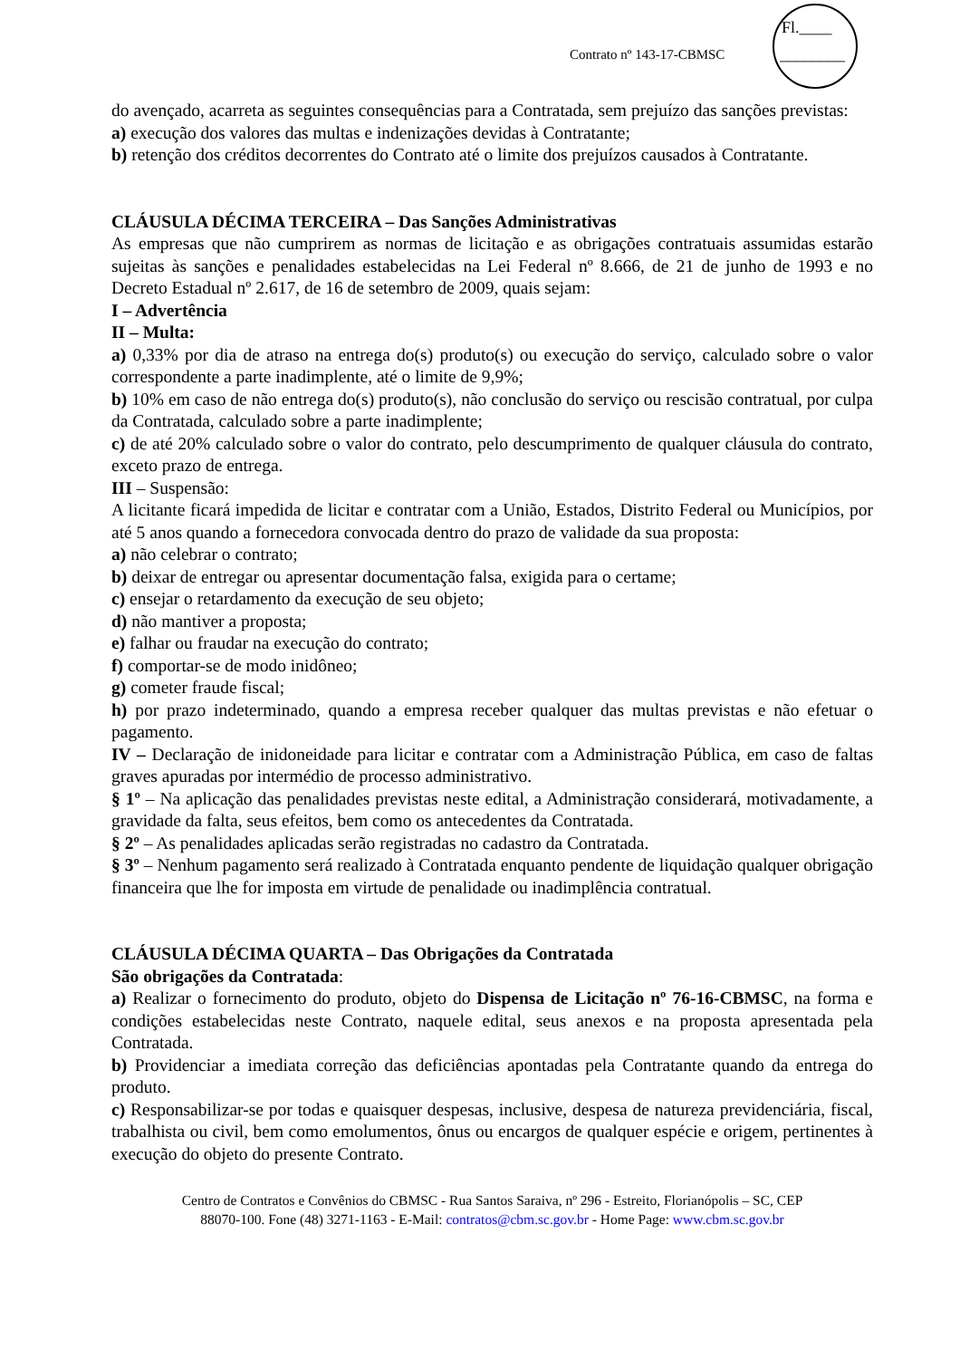Contrato nº 143-17-CBMSC
Fl.____
________
do avençado, acarreta as seguintes consequências para a Contratada, sem prejuízo das sanções previstas:
a) execução dos valores das multas e indenizações devidas à Contratante;
b) retenção dos créditos decorrentes do Contrato até o limite dos prejuízos causados à Contratante.
CLÁUSULA DÉCIMA TERCEIRA – Das Sanções Administrativas
As empresas que não cumprirem as normas de licitação e as obrigações contratuais assumidas estarão sujeitas às sanções e penalidades estabelecidas na Lei Federal nº 8.666, de 21 de junho de 1993 e no Decreto Estadual nº 2.617, de 16 de setembro de 2009, quais sejam:
I – Advertência
II – Multa:
a) 0,33% por dia de atraso na entrega do(s) produto(s) ou execução do serviço, calculado sobre o valor correspondente a parte inadimplente, até o limite de 9,9%;
b) 10% em caso de não entrega do(s) produto(s), não conclusão do serviço ou rescisão contratual, por culpa da Contratada, calculado sobre a parte inadimplente;
c) de até 20% calculado sobre o valor do contrato, pelo descumprimento de qualquer cláusula do contrato, exceto prazo de entrega.
III – Suspensão:
A licitante ficará impedida de licitar e contratar com a União, Estados, Distrito Federal ou Municípios, por até 5 anos quando a fornecedora convocada dentro do prazo de validade da sua proposta:
a) não celebrar o contrato;
b) deixar de entregar ou apresentar documentação falsa, exigida para o certame;
c) ensejar o retardamento da execução de seu objeto;
d) não mantiver a proposta;
e) falhar ou fraudar na execução do contrato;
f) comportar-se de modo inidôneo;
g) cometer fraude fiscal;
h) por prazo indeterminado, quando a empresa receber qualquer das multas previstas e não efetuar o pagamento.
IV – Declaração de inidoneidade para licitar e contratar com a Administração Pública, em caso de faltas graves apuradas por intermédio de processo administrativo.
§ 1º – Na aplicação das penalidades previstas neste edital, a Administração considerará, motivadamente, a gravidade da falta, seus efeitos, bem como os antecedentes da Contratada.
§ 2º – As penalidades aplicadas serão registradas no cadastro da Contratada.
§ 3º – Nenhum pagamento será realizado à Contratada enquanto pendente de liquidação qualquer obrigação financeira que lhe for imposta em virtude de penalidade ou inadimplência contratual.
CLÁUSULA DÉCIMA QUARTA – Das Obrigações da Contratada
São obrigações da Contratada:
a) Realizar o fornecimento do produto, objeto do Dispensa de Licitação nº 76-16-CBMSC, na forma e condições estabelecidas neste Contrato, naquele edital, seus anexos e na proposta apresentada pela Contratada.
b) Providenciar a imediata correção das deficiências apontadas pela Contratante quando da entrega do produto.
c) Responsabilizar-se por todas e quaisquer despesas, inclusive, despesa de natureza previdenciária, fiscal, trabalhista ou civil, bem como emolumentos, ônus ou encargos de qualquer espécie e origem, pertinentes à execução do objeto do presente Contrato.
Centro de Contratos e Convênios do CBMSC - Rua Santos Saraiva, nº 296 - Estreito, Florianópolis – SC, CEP
88070-100. Fone (48) 3271-1163 - E-Mail: contratos@cbm.sc.gov.br - Home Page: www.cbm.sc.gov.br